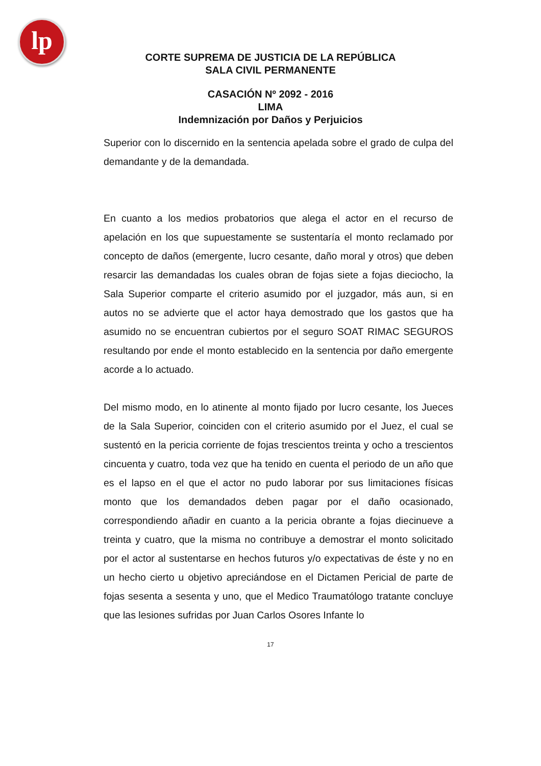lp
CORTE SUPREMA DE JUSTICIA DE LA REPÚBLICA
SALA CIVIL PERMANENTE
CASACIÓN Nº 2092 - 2016
LIMA
Indemnización por Daños y Perjuicios
Superior con lo discernido en la sentencia apelada sobre el grado de culpa del demandante y de la demandada.
En cuanto a los medios probatorios que alega el actor en el recurso de apelación en los que supuestamente se sustentaría el monto reclamado por concepto de daños (emergente, lucro cesante, daño moral y otros) que deben resarcir las demandadas los cuales obran de fojas siete a fojas dieciocho, la Sala Superior comparte el criterio asumido por el juzgador, más aun, si en autos no se advierte que el actor haya demostrado que los gastos que ha asumido no se encuentran cubiertos por el seguro SOAT RIMAC SEGUROS resultando por ende el monto establecido en la sentencia por daño emergente acorde a lo actuado.
Del mismo modo, en lo atinente al monto fijado por lucro cesante, los Jueces de la Sala Superior, coinciden con el criterio asumido por el Juez, el cual se sustentó en la pericia corriente de fojas trescientos treinta y ocho a trescientos cincuenta y cuatro, toda vez que ha tenido en cuenta el periodo de un año que es el lapso en el que el actor no pudo laborar por sus limitaciones físicas monto que los demandados deben pagar por el daño ocasionado, correspondiendo añadir en cuanto a la pericia obrante a fojas diecinueve a treinta y cuatro, que la misma no contribuye a demostrar el monto solicitado por el actor al sustentarse en hechos futuros y/o expectativas de éste y no en un hecho cierto u objetivo apreciándose en el Dictamen Pericial de parte de fojas sesenta a sesenta y uno, que el Medico Traumatólogo tratante concluye que las lesiones sufridas por Juan Carlos Osores Infante lo
17